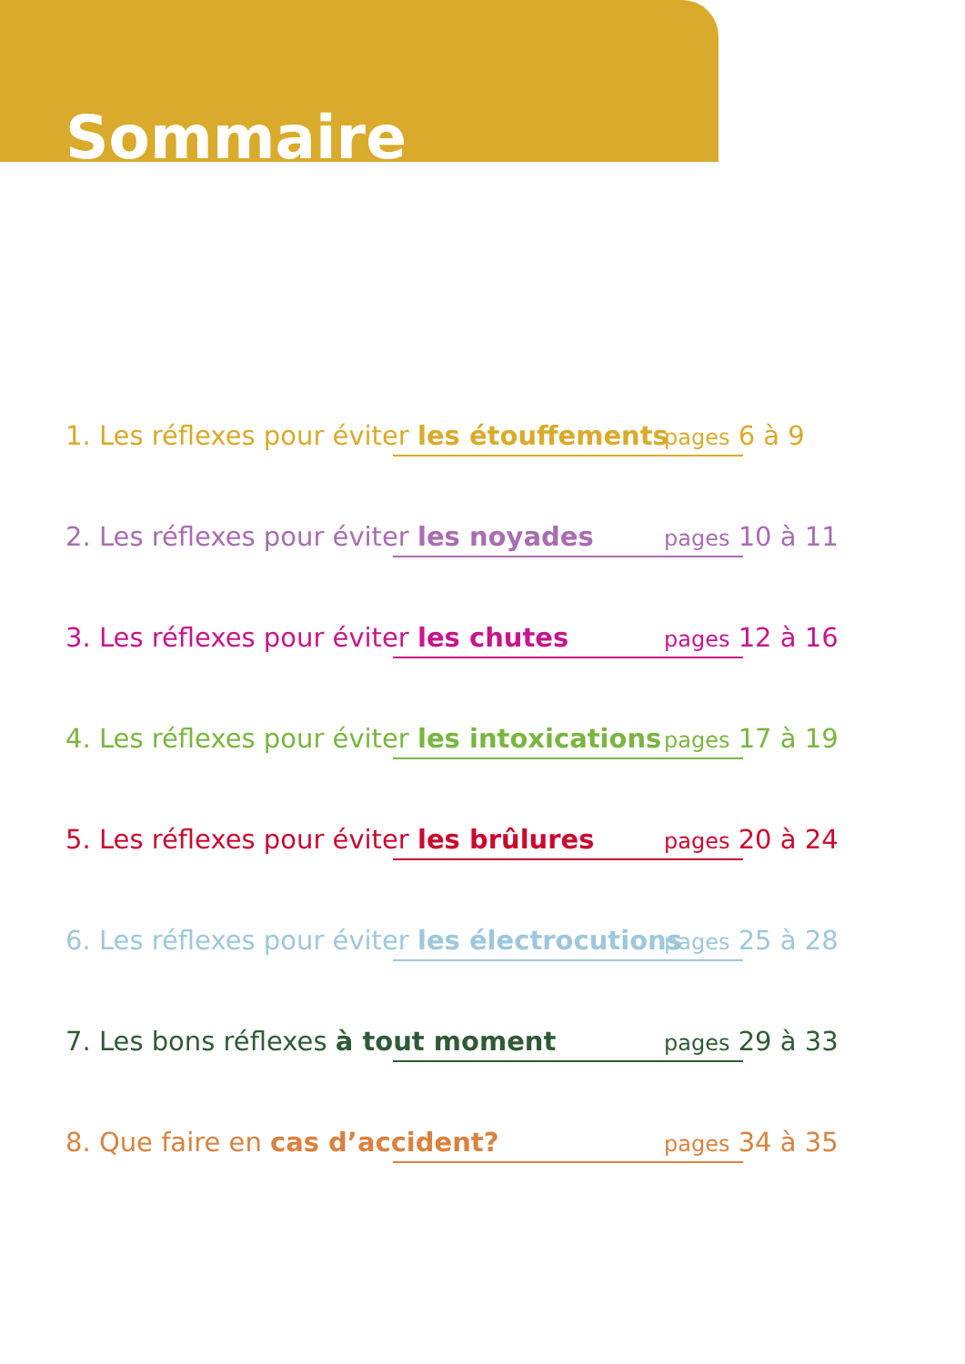Sommaire
1. Les réflexes pour éviter les étouffements pages 6 à 9
2. Les réflexes pour éviter les noyades pages 10 à 11
3. Les réflexes pour éviter les chutes pages 12 à 16
4. Les réflexes pour éviter les intoxications pages 17 à 19
5. Les réflexes pour éviter les brûlures pages 20 à 24
6. Les réflexes pour éviter les électrocutions pages 25 à 28
7. Les bons réflexes à tout moment pages 29 à 33
8. Que faire en cas d’accident? pages 34 à 35